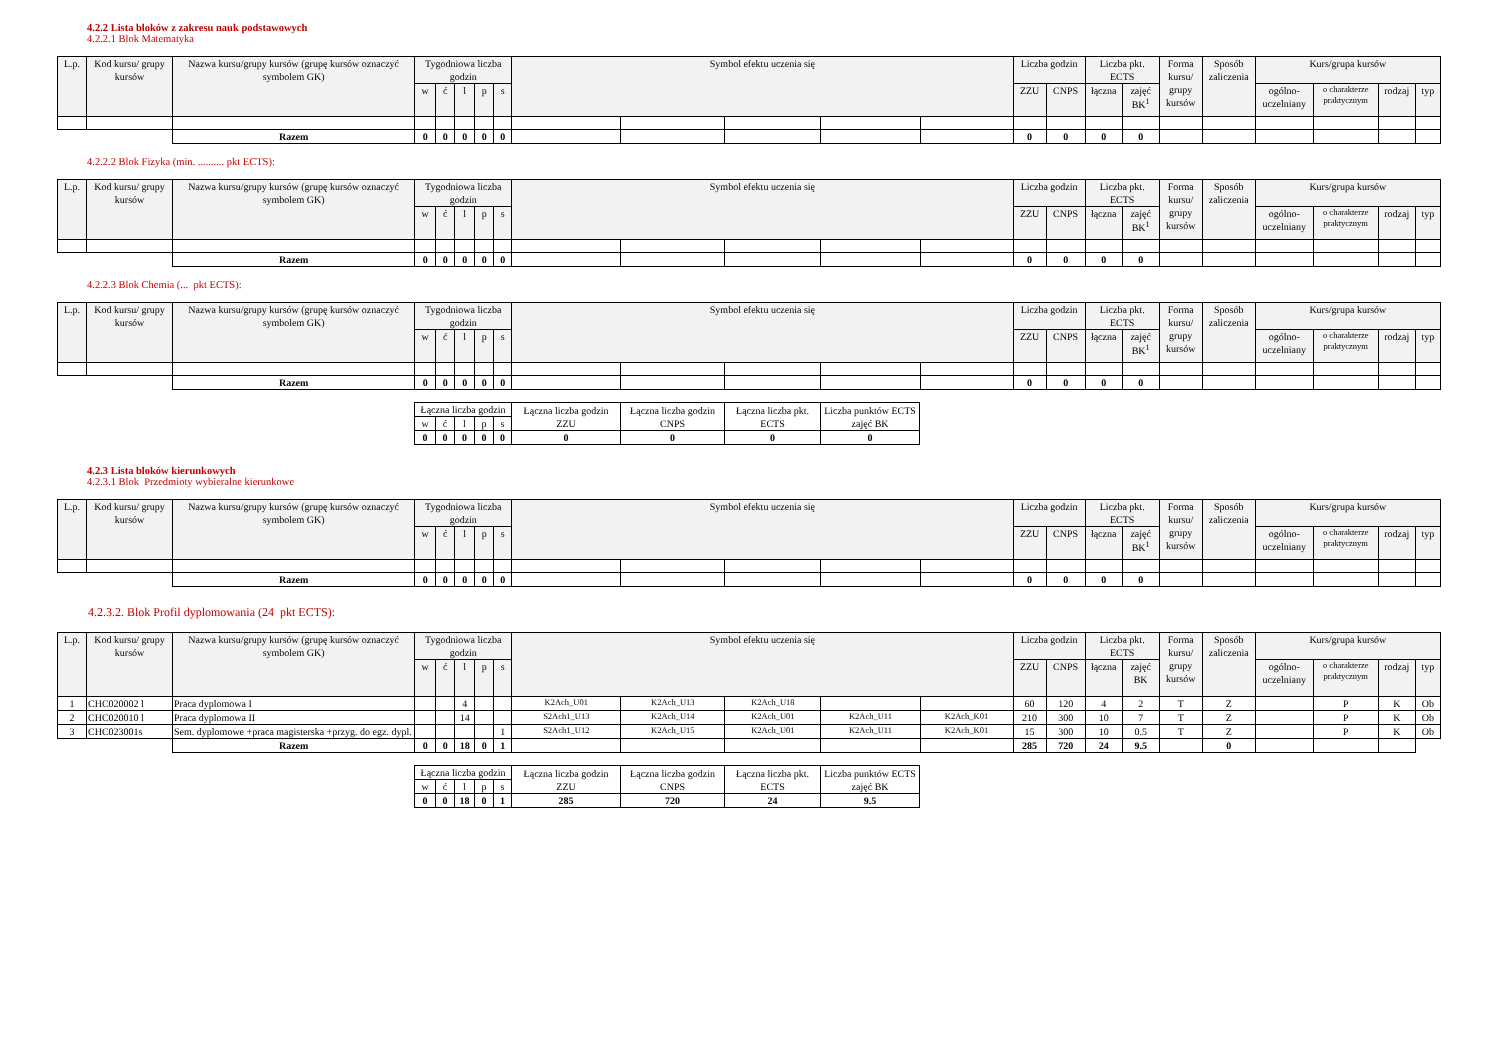4.2.2 Lista bloków z zakresu nauk podstawowych
4.2.2.1 Blok Matematyka
| L.p. | Kod kursu/ grupy kursów | Nazwa kursu/grupy kursów (grupę kursów oznaczyć symbolem GK) | Tygodniowa liczba godzin | | | | | Symbol efektu uczenia się | | | | | Liczba godzin | | Liczba pkt. ECTS | | Forma kursu/ grupy kursów | Sposób zaliczenia | Kurs/grupa kursów | | | |
| --- | --- | --- | --- | --- | --- | --- | --- | --- | --- | --- | --- | --- | --- | --- | --- | --- | --- | --- | --- | --- | --- | --- |
| | | | w | ć | l | p | s | | | | | | ZZU | CNPS | łączna | zajęć BK<sup>1</sup> | | | ogólno-uczelniany | o charakterze praktycznym | rodzaj | typ |
| | | Razem | 0 | 0 | 0 | 0 | 0 | | | | | | 0 | 0 | 0 | 0 | | | | | | |
4.2.2.2 Blok Fizyka (min. .......... pkt ECTS):
| L.p. | Kod kursu/ grupy kursów | Nazwa kursu/grupy kursów (grupę kursów oznaczyć symbolem GK) | Tygodniowa liczba godzin | | | | | Symbol efektu uczenia się | | | | | Liczba godzin | | Liczba pkt. ECTS | | Forma kursu/ grupy kursów | Sposób zaliczenia | Kurs/grupa kursów | | | |
| --- | --- | --- | --- | --- | --- | --- | --- | --- | --- | --- | --- | --- | --- | --- | --- | --- | --- | --- | --- | --- | --- | --- |
| | | | w | ć | l | p | s | | | | | | ZZU | CNPS | łączna | zajęć BK<sup>1</sup> | | | ogólno-uczelniany | o charakterze praktycznym | rodzaj | typ |
| | | Razem | 0 | 0 | 0 | 0 | 0 | | | | | | 0 | 0 | 0 | 0 | | | | | | |
4.2.2.3 Blok Chemia (... pkt ECTS):
| L.p. | Kod kursu/ grupy kursów | Nazwa kursu/grupy kursów (grupę kursów oznaczyć symbolem GK) | Tygodniowa liczba godzin | | | | | Symbol efektu uczenia się | | | | | Liczba godzin | | Liczba pkt. ECTS | | Forma kursu/ grupy kursów | Sposób zaliczenia | Kurs/grupa kursów | | | |
| --- | --- | --- | --- | --- | --- | --- | --- | --- | --- | --- | --- | --- | --- | --- | --- | --- | --- | --- | --- | --- | --- | --- |
| | | | w | ć | l | p | s | | | | | | ZZU | CNPS | łączna | zajęć BK<sup>1</sup> | | | ogólno-uczelniany | o charakterze praktycznym | rodzaj | typ |
| | | Razem | 0 | 0 | 0 | 0 | 0 | | | | | | 0 | 0 | 0 | 0 | | | | | | |
| Łączna liczba godzin | | | | | Łączna liczba godzin ZZU | Łączna liczba godzin CNPS | Łączna liczba pkt. ECTS | Liczba punktów ECTS zajęć BK |
| w | ć | l | p | s | | | | |
| 0 | 0 | 0 | 0 | 0 | 0 | 0 | 0 | 0 |
4.2.3 Lista bloków kierunkowych
4.2.3.1 Blok Przedmioty wybieralne kierunkowe
| L.p. | Kod kursu/ grupy kursów | Nazwa kursu/grupy kursów (grupę kursów oznaczyć symbolem GK) | Tygodniowa liczba godzin | | | | | Symbol efektu uczenia się | | | | | Liczba godzin | | Liczba pkt. ECTS | | Forma kursu/ grupy kursów | Sposób zaliczenia | Kurs/grupa kursów | | | |
| --- | --- | --- | --- | --- | --- | --- | --- | --- | --- | --- | --- | --- | --- | --- | --- | --- | --- | --- | --- | --- | --- | --- |
| | | | w | ć | l | p | s | | | | | | ZZU | CNPS | łączna | zajęć BK<sup>1</sup> | | | ogólno-uczelniany | o charakterze praktycznym | rodzaj | typ |
| | | Razem | 0 | 0 | 0 | 0 | 0 | | | | | | 0 | 0 | 0 | 0 | | | | | | |
4.2.3.2. Blok Profil dyplomowania (24 pkt ECTS):
| L.p. | Kod kursu/ grupy kursów | Nazwa kursu/grupy kursów (grupę kursów oznaczyć symbolem GK) | Tygodniowa liczba godzin | | | | | Symbol efektu uczenia się | | | | | Liczba godzin | | Liczba pkt. ECTS | | Forma kursu/ grupy kursów | Sposób zaliczenia | Kurs/grupa kursów | | | |
| --- | --- | --- | --- | --- | --- | --- | --- | --- | --- | --- | --- | --- | --- | --- | --- | --- | --- | --- | --- | --- | --- | --- |
| | | | w | ć | l | p | s | | | | | | ZZU | CNPS | łączna | zajęć BK | | | ogólno-uczelniany | o charakterze praktycznym | rodzaj | typ |
| 1 | CHC020002 l | Praca dyplomowa I | | | 4 | | | K2Ach_U01 | K2Ach_U13 | K2Ach_U18 | | | 60 | 120 | 4 | 2 | T | Z | | P | K | Ob |
| 2 | CHC020010 l | Praca dyplomowa II | | | 14 | | | S2Ach1_U13 | K2Ach_U14 | K2Ach_U01 | K2Ach_U11 | K2Ach_K01 | 210 | 300 | 10 | 7 | T | Z | | P | K | Ob |
| 3 | CHC023001s | Sem. dyplomowe +praca magisterska +przyg. do egz. dypl. | | | | | 1 | S2Ach1_U12 | K2Ach_U15 | K2Ach_U01 | K2Ach_U11 | K2Ach_K01 | 15 | 300 | 10 | 0.5 | T | Z | | P | K | Ob |
| | | Razem | 0 | 0 | 18 | 0 | 1 | | | | | | 285 | 720 | 24 | 9.5 | | 0 | | | | |
| Łączna liczba godzin | | | | | Łączna liczba godzin ZZU | Łączna liczba godzin CNPS | Łączna liczba pkt. ECTS | Liczba punktów ECTS zajęć BK |
| w | ć | l | p | s | | | | |
| 0 | 0 | 18 | 0 | 1 | 285 | 720 | 24 | 9.5 |